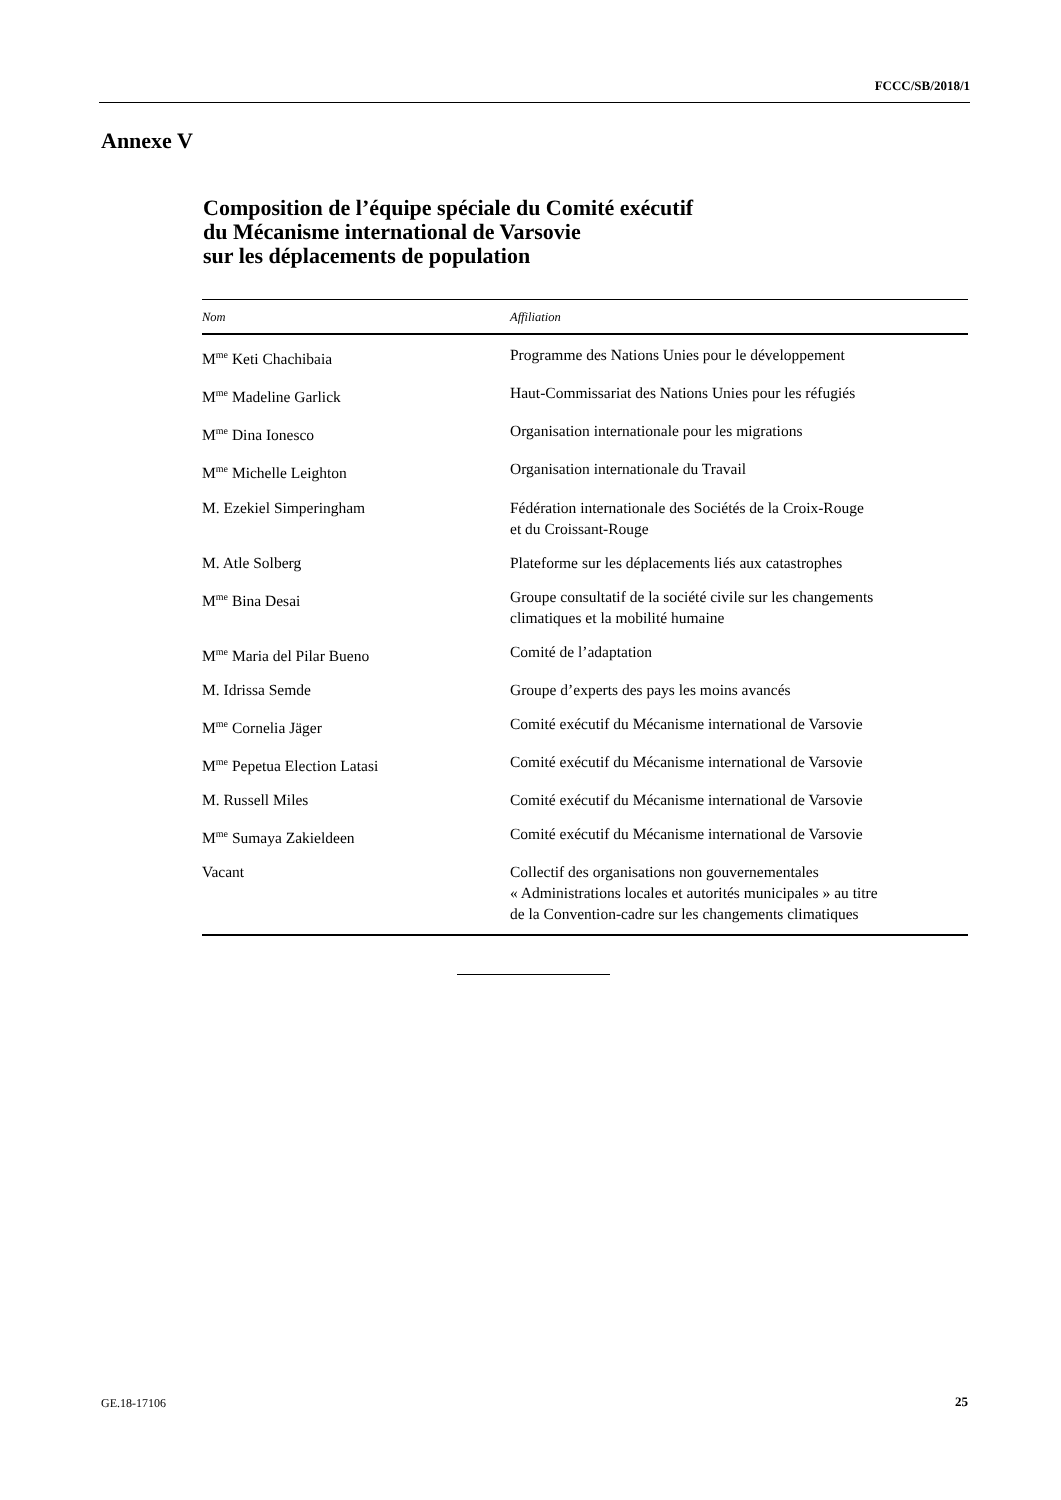FCCC/SB/2018/1
Annexe V
Composition de l’équipe spéciale du Comité exécutif
du Mécanisme international de Varsovie
sur les déplacements de population
| Nom | Affiliation |
| --- | --- |
| M<sup>me</sup> Keti Chachibaia | Programme des Nations Unies pour le développement |
| M<sup>me</sup> Madeline Garlick | Haut-Commissariat des Nations Unies pour les réfugiés |
| M<sup>me</sup> Dina Ionesco | Organisation internationale pour les migrations |
| M<sup>me</sup> Michelle Leighton | Organisation internationale du Travail |
| M. Ezekiel Simperingham | Fédération internationale des Sociétés de la Croix-Rouge et du Croissant-Rouge |
| M. Atle Solberg | Plateforme sur les déplacements liés aux catastrophes |
| M<sup>me</sup> Bina Desai | Groupe consultatif de la société civile sur les changements climatiques et la mobilité humaine |
| M<sup>me</sup> Maria del Pilar Bueno | Comité de l’adaptation |
| M. Idrissa Semde | Groupe d’experts des pays les moins avancés |
| M<sup>me</sup> Cornelia Jäger | Comité exécutif du Mécanisme international de Varsovie |
| M<sup>me</sup> Pepetua Election Latasi | Comité exécutif du Mécanisme international de Varsovie |
| M. Russell Miles | Comité exécutif du Mécanisme international de Varsovie |
| M<sup>me</sup> Sumaya Zakieldeen | Comité exécutif du Mécanisme international de Varsovie |
| Vacant | Collectif des organisations non gouvernementales « Administrations locales et autorités municipales » au titre de la Convention-cadre sur les changements climatiques |
GE.18-17106 25